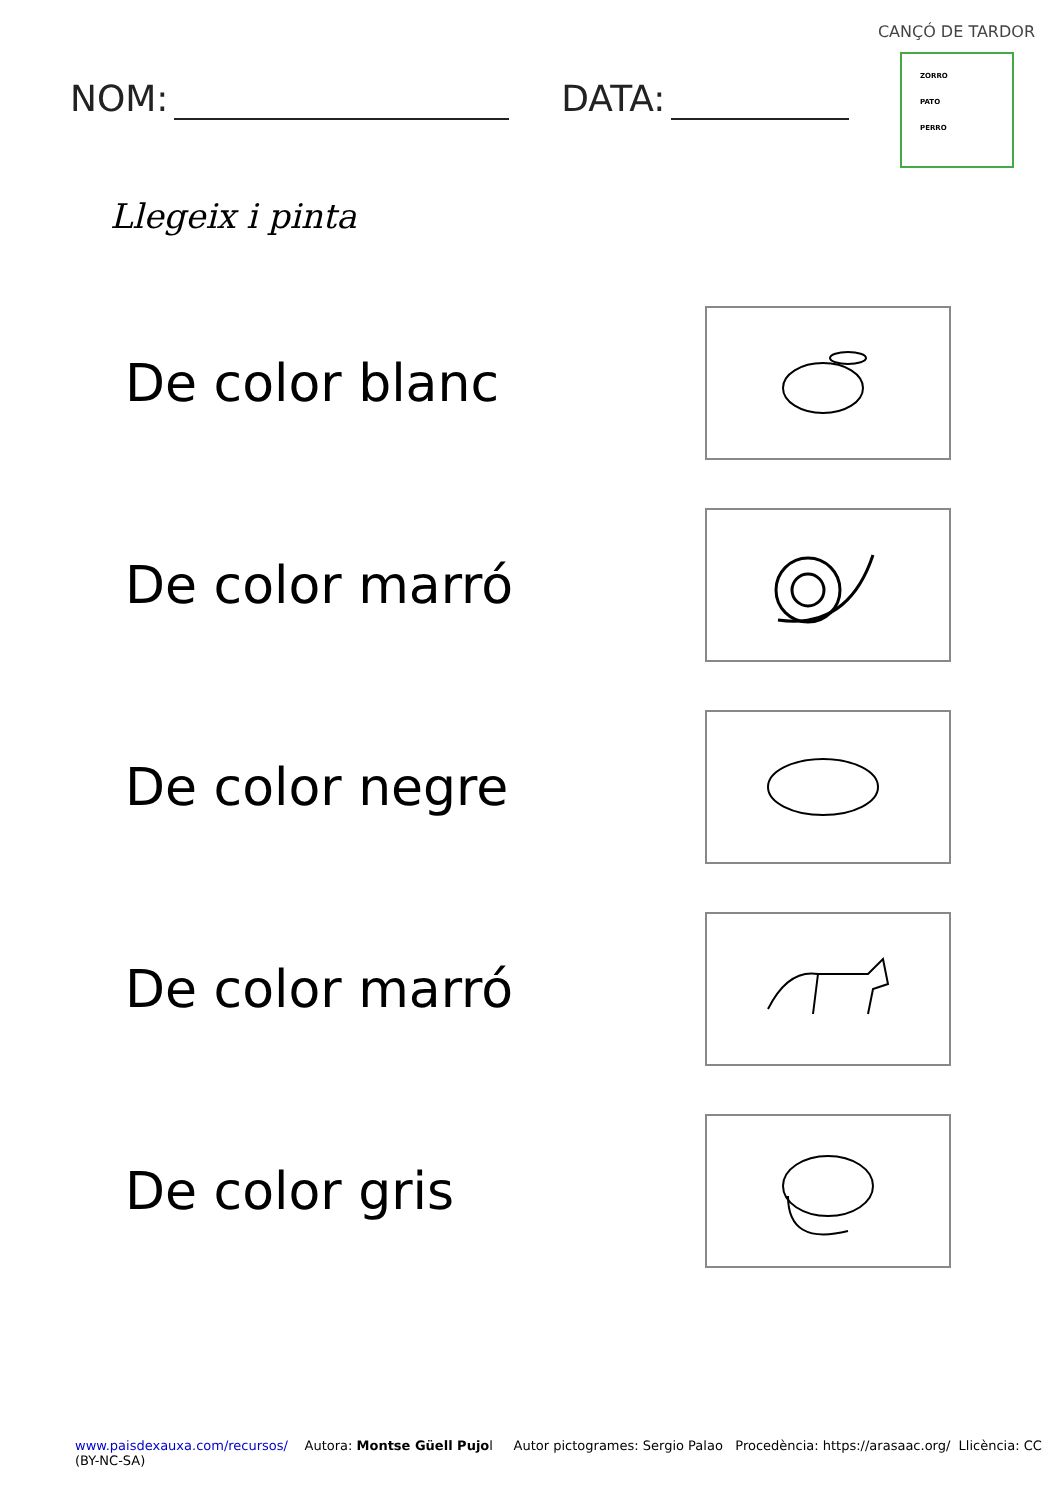CANÇÓ DE TARDOR
ZORRO
PATO
PERRO
NOM: DATA:
Llegeix i pinta
De color blanc
De color marró
De color negre
De color marró
De color gris
www.paisdexauxa.com/recursos/ Autora: Montse Güell Pujol Autor pictogrames: Sergio Palao Procedència: https://arasaac.org/ Llicència: CC (BY-NC-SA)